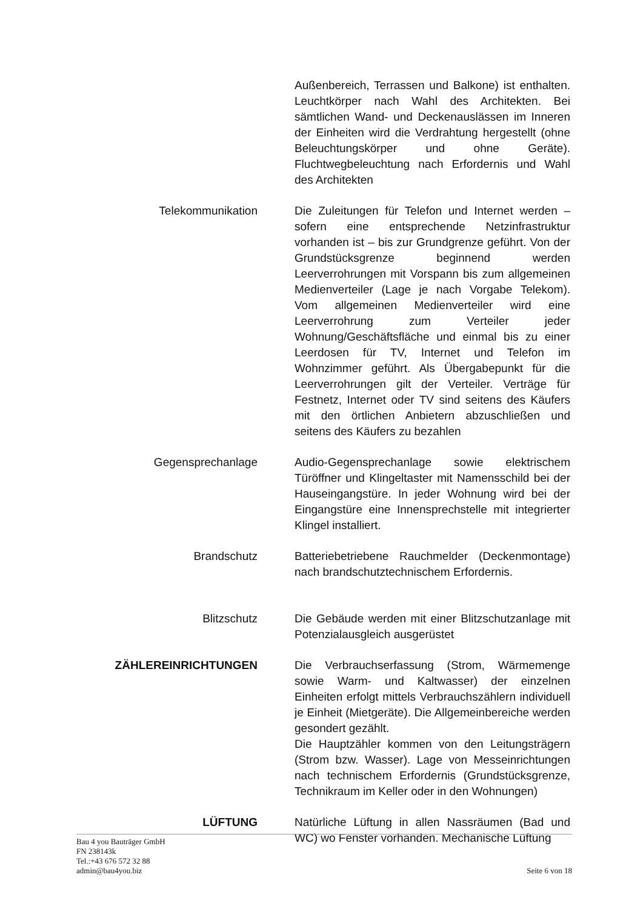Außenbereich, Terrassen und Balkone) ist enthalten. Leuchtkörper nach Wahl des Architekten. Bei sämtlichen Wand- und Deckenauslässen im Inneren der Einheiten wird die Verdrahtung hergestellt (ohne Beleuchtungskörper und ohne Geräte). Fluchtwegbeleuchtung nach Erfordernis und Wahl des Architekten
Telekommunikation Die Zuleitungen für Telefon und Internet werden – sofern eine entsprechende Netzinfrastruktur vorhanden ist – bis zur Grundgrenze geführt. Von der Grundstücksgrenze beginnend werden Leerverrohrungen mit Vorspann bis zum allgemeinen Medienverteiler (Lage je nach Vorgabe Telekom). Vom allgemeinen Medienverteiler wird eine Leerverrohrung zum Verteiler jeder Wohnung/Geschäftsfläche und einmal bis zu einer Leerdosen für TV, Internet und Telefon im Wohnzimmer geführt. Als Übergabepunkt für die Leerverrohrungen gilt der Verteiler. Verträge für Festnetz, Internet oder TV sind seitens des Käufers mit den örtlichen Anbietern abzuschließen und seitens des Käufers zu bezahlen
Gegensprechanlage Audio-Gegensprechanlage sowie elektrischem Türöffner und Klingeltaster mit Namensschild bei der Hauseingangstüre. In jeder Wohnung wird bei der Eingangstüre eine Innensprechstelle mit integrierter Klingel installiert.
Brandschutz Batteriebetriebene Rauchmelder (Deckenmontage) nach brandschutztechnischem Erfordernis.
Blitzschutz Die Gebäude werden mit einer Blitzschutzanlage mit Potenzialausgleich ausgerüstet
ZÄHLEREINRICHTUNGEN Die Verbrauchserfassung (Strom, Wärmemenge sowie Warm- und Kaltwasser) der einzelnen Einheiten erfolgt mittels Verbrauchszählern individuell je Einheit (Mietgeräte). Die Allgemeinbereiche werden gesondert gezählt.
Die Hauptzähler kommen von den Leitungsträgern (Strom bzw. Wasser). Lage von Messeinrichtungen nach technischem Erfordernis (Grundstücksgrenze, Technikraum im Keller oder in den Wohnungen)
LÜFTUNG Natürliche Lüftung in allen Nassräumen (Bad und WC) wo Fenster vorhanden. Mechanische Lüftung
Bau 4 you Bauträger GmbH
FN 238143k
Tel.:+43 676 572 32 88
admin@bau4you.biz
Seite 6 von 18